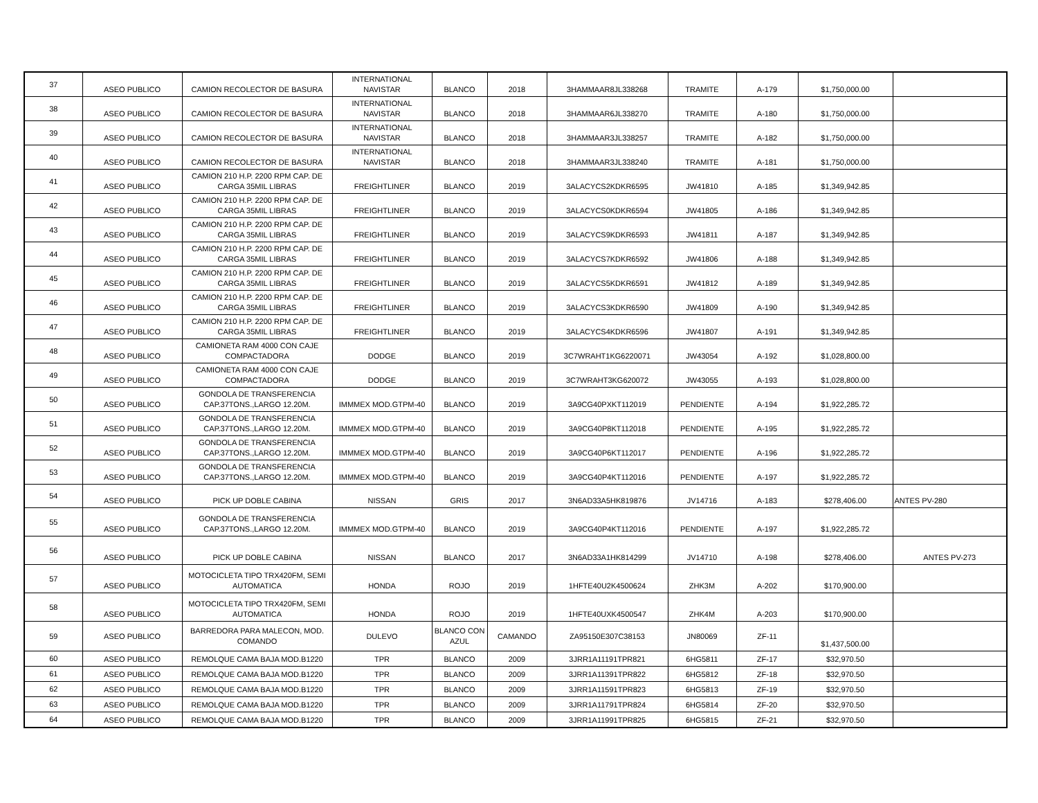| 37 | ASEO PUBLICO | CAMION RECOLECTOR DE BASURA | INTERNATIONAL NAVISTAR | BLANCO | 2018 | 3HAMMAAR8JL338268 | TRAMITE | A-179 | $1,750,000.00 | |
| 38 | ASEO PUBLICO | CAMION RECOLECTOR DE BASURA | INTERNATIONAL NAVISTAR | BLANCO | 2018 | 3HAMMAAR6JL338270 | TRAMITE | A-180 | $1,750,000.00 | |
| 39 | ASEO PUBLICO | CAMION RECOLECTOR DE BASURA | INTERNATIONAL NAVISTAR | BLANCO | 2018 | 3HAMMAAR3JL338257 | TRAMITE | A-182 | $1,750,000.00 | |
| 40 | ASEO PUBLICO | CAMION RECOLECTOR DE BASURA | INTERNATIONAL NAVISTAR | BLANCO | 2018 | 3HAMMAAR3JL338240 | TRAMITE | A-181 | $1,750,000.00 | |
| 41 | ASEO PUBLICO | CAMION 210 H.P. 2200 RPM CAP. DE CARGA 35MIL LIBRAS | FREIGHTLINER | BLANCO | 2019 | 3ALACYCS2KDKR6595 | JW41810 | A-185 | $1,349,942.85 | |
| 42 | ASEO PUBLICO | CAMION 210 H.P. 2200 RPM CAP. DE CARGA 35MIL LIBRAS | FREIGHTLINER | BLANCO | 2019 | 3ALACYCS0KDKR6594 | JW41805 | A-186 | $1,349,942.85 | |
| 43 | ASEO PUBLICO | CAMION 210 H.P. 2200 RPM CAP. DE CARGA 35MIL LIBRAS | FREIGHTLINER | BLANCO | 2019 | 3ALACYCS9KDKR6593 | JW41811 | A-187 | $1,349,942.85 | |
| 44 | ASEO PUBLICO | CAMION 210 H.P. 2200 RPM CAP. DE CARGA 35MIL LIBRAS | FREIGHTLINER | BLANCO | 2019 | 3ALACYCS7KDKR6592 | JW41806 | A-188 | $1,349,942.85 | |
| 45 | ASEO PUBLICO | CAMION 210 H.P. 2200 RPM CAP. DE CARGA 35MIL LIBRAS | FREIGHTLINER | BLANCO | 2019 | 3ALACYCS5KDKR6591 | JW41812 | A-189 | $1,349,942.85 | |
| 46 | ASEO PUBLICO | CAMION 210 H.P. 2200 RPM CAP. DE CARGA 35MIL LIBRAS | FREIGHTLINER | BLANCO | 2019 | 3ALACYCS3KDKR6590 | JW41809 | A-190 | $1,349,942.85 | |
| 47 | ASEO PUBLICO | CAMION 210 H.P. 2200 RPM CAP. DE CARGA 35MIL LIBRAS | FREIGHTLINER | BLANCO | 2019 | 3ALACYCS4KDKR6596 | JW41807 | A-191 | $1,349,942.85 | |
| 48 | ASEO PUBLICO | CAMIONETA RAM 4000 CON CAJE COMPACTADORA | DODGE | BLANCO | 2019 | 3C7WRAHT1KG6220071 | JW43054 | A-192 | $1,028,800.00 | |
| 49 | ASEO PUBLICO | CAMIONETA RAM 4000 CON CAJE COMPACTADORA | DODGE | BLANCO | 2019 | 3C7WRAHT3KG620072 | JW43055 | A-193 | $1,028,800.00 | |
| 50 | ASEO PUBLICO | GONDOLA DE TRANSFERENCIA CAP.37TONS.,LARGO 12.20M. | IMMMEX MOD.GTPM-40 | BLANCO | 2019 | 3A9CG40PXKT112019 | PENDIENTE | A-194 | $1,922,285.72 | |
| 51 | ASEO PUBLICO | GONDOLA DE TRANSFERENCIA CAP.37TONS.,LARGO 12.20M. | IMMMEX MOD.GTPM-40 | BLANCO | 2019 | 3A9CG40P8KT112018 | PENDIENTE | A-195 | $1,922,285.72 | |
| 52 | ASEO PUBLICO | GONDOLA DE TRANSFERENCIA CAP.37TONS.,LARGO 12.20M. | IMMMEX MOD.GTPM-40 | BLANCO | 2019 | 3A9CG40P6KT112017 | PENDIENTE | A-196 | $1,922,285.72 | |
| 53 | ASEO PUBLICO | GONDOLA DE TRANSFERENCIA CAP.37TONS.,LARGO 12.20M. | IMMMEX MOD.GTPM-40 | BLANCO | 2019 | 3A9CG40P4KT112016 | PENDIENTE | A-197 | $1,922,285.72 | |
| 54 | ASEO PUBLICO | PICK UP DOBLE CABINA | NISSAN | GRIS | 2017 | 3N6AD33A5HK819876 | JV14716 | A-183 | $278,406.00 | ANTES PV-280 |
| 55 | ASEO PUBLICO | GONDOLA DE TRANSFERENCIA CAP.37TONS.,LARGO 12.20M. | IMMMEX MOD.GTPM-40 | BLANCO | 2019 | 3A9CG40P4KT112016 | PENDIENTE | A-197 | $1,922,285.72 | |
| 56 | ASEO PUBLICO | PICK UP DOBLE CABINA | NISSAN | BLANCO | 2017 | 3N6AD33A1HK814299 | JV14710 | A-198 | $278,406.00 | ANTES PV-273 |
| 57 | ASEO PUBLICO | MOTOCICLETA TIPO TRX420FM, SEMI AUTOMATICA | HONDA | ROJO | 2019 | 1HFTE40U2K4500624 | ZHK3M | A-202 | $170,900.00 | |
| 58 | ASEO PUBLICO | MOTOCICLETA TIPO TRX420FM, SEMI AUTOMATICA | HONDA | ROJO | 2019 | 1HFTE40UXK4500547 | ZHK4M | A-203 | $170,900.00 | |
| 59 | ASEO PUBLICO | BARREDORA PARA MALECON, MOD. COMANDO | DULEVO | BLANCO CON AZUL | CAMANDO | ZA95150E307C38153 | JN80069 | ZF-11 | $1,437,500.00 | |
| 60 | ASEO PUBLICO | REMOLQUE CAMA BAJA MOD.B1220 | TPR | BLANCO | 2009 | 3JRR1A11191TPR821 | 6HG5811 | ZF-17 | $32,970.50 | |
| 61 | ASEO PUBLICO | REMOLQUE CAMA BAJA MOD.B1220 | TPR | BLANCO | 2009 | 3JRR1A11391TPR822 | 6HG5812 | ZF-18 | $32,970.50 | |
| 62 | ASEO PUBLICO | REMOLQUE CAMA BAJA MOD.B1220 | TPR | BLANCO | 2009 | 3JRR1A11591TPR823 | 6HG5813 | ZF-19 | $32,970.50 | |
| 63 | ASEO PUBLICO | REMOLQUE CAMA BAJA MOD.B1220 | TPR | BLANCO | 2009 | 3JRR1A11791TPR824 | 6HG5814 | ZF-20 | $32,970.50 | |
| 64 | ASEO PUBLICO | REMOLQUE CAMA BAJA MOD.B1220 | TPR | BLANCO | 2009 | 3JRR1A11991TPR825 | 6HG5815 | ZF-21 | $32,970.50 | |